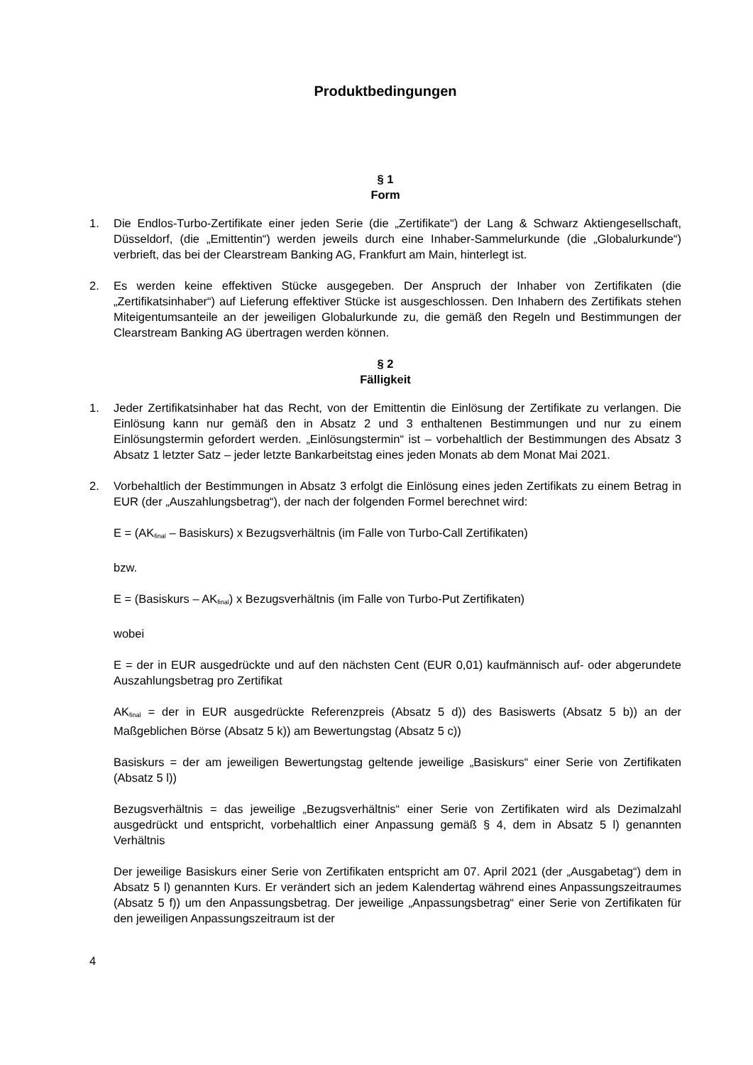Produktbedingungen
§ 1
Form
1. Die Endlos-Turbo-Zertifikate einer jeden Serie (die „Zertifikate“) der Lang & Schwarz Aktiengesellschaft, Düsseldorf, (die „Emittentin“) werden jeweils durch eine Inhaber-Sammelurkunde (die „Globalurkunde“) verbrieft, das bei der Clearstream Banking AG, Frankfurt am Main, hinterlegt ist.
2. Es werden keine effektiven Stücke ausgegeben. Der Anspruch der Inhaber von Zertifikaten (die „Zertifikatsinhaber“) auf Lieferung effektiver Stücke ist ausgeschlossen. Den Inhabern des Zertifikats stehen Miteigentumsanteile an der jeweiligen Globalurkunde zu, die gemäß den Regeln und Bestimmungen der Clearstream Banking AG übertragen werden können.
§ 2
Fälligkeit
1. Jeder Zertifikatsinhaber hat das Recht, von der Emittentin die Einlösung der Zertifikate zu verlangen. Die Einlösung kann nur gemäß den in Absatz 2 und 3 enthaltenen Bestimmungen und nur zu einem Einlösungstermin gefordert werden. „Einlösungstermin“ ist – vorbehaltlich der Bestimmungen des Absatz 3 Absatz 1 letzter Satz – jeder letzte Bankarbeitstag eines jeden Monats ab dem Monat Mai 2021.
2. Vorbehaltlich der Bestimmungen in Absatz 3 erfolgt die Einlösung eines jeden Zertifikats zu einem Betrag in EUR (der „Auszahlungsbetrag“), der nach der folgenden Formel berechnet wird:
E = (AK<sub>final</sub> – Basiskurs) x Bezugsverhältnis (im Falle von Turbo-Call Zertifikaten)
bzw.
E = (Basiskurs – AK<sub>final</sub>) x Bezugsverhältnis (im Falle von Turbo-Put Zertifikaten)
wobei
E = der in EUR ausgedrückte und auf den nächsten Cent (EUR 0,01) kaufmännisch auf- oder abgerundete Auszahlungsbetrag pro Zertifikat
AK<sub>final</sub> = der in EUR ausgedrückte Referenzpreis (Absatz 5 d)) des Basiswerts (Absatz 5 b)) an der Maßgeblichen Börse (Absatz 5 k)) am Bewertungstag (Absatz 5 c))
Basiskurs = der am jeweiligen Bewertungstag geltende jeweilige „Basiskurs“ einer Serie von Zertifikaten (Absatz 5 l))
Bezugsverhältnis = das jeweilige „Bezugsverhältnis“ einer Serie von Zertifikaten wird als Dezimalzahl ausgedrückt und entspricht, vorbehaltlich einer Anpassung gemäß § 4, dem in Absatz 5 l) genannten Verhältnis
Der jeweilige Basiskurs einer Serie von Zertifikaten entspricht am 07. April 2021 (der „Ausgabetag“) dem in Absatz 5 l) genannten Kurs. Er verändert sich an jedem Kalendertag während eines Anpassungszeitraumes (Absatz 5 f)) um den Anpassungsbetrag. Der jeweilige „Anpassungsbetrag“ einer Serie von Zertifikaten für den jeweiligen Anpassungszeitraum ist der
4